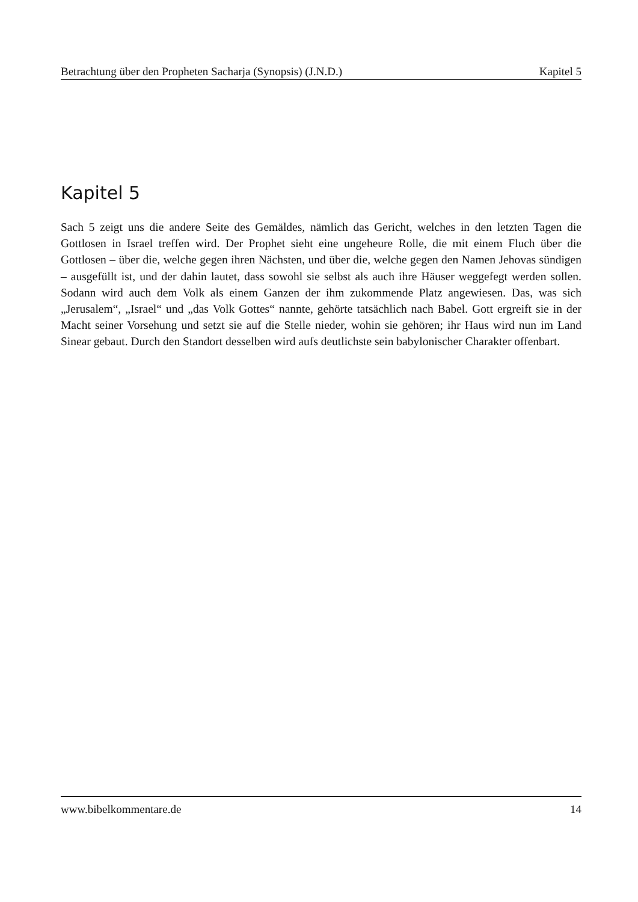Betrachtung über den Propheten Sacharja (Synopsis) (J.N.D.) Kapitel 5
Kapitel 5
Sach 5 zeigt uns die andere Seite des Gemäldes, nämlich das Gericht, welches in den letzten Tagen die Gottlosen in Israel treffen wird. Der Prophet sieht eine ungeheure Rolle, die mit einem Fluch über die Gottlosen – über die, welche gegen ihren Nächsten, und über die, welche gegen den Namen Jehovas sündigen – ausgefüllt ist, und der dahin lautet, dass sowohl sie selbst als auch ihre Häuser weggefegt werden sollen. Sodann wird auch dem Volk als einem Ganzen der ihm zukommende Platz angewiesen. Das, was sich „Jerusalem“, „Israel“ und „das Volk Gottes“ nannte, gehörte tatsächlich nach Babel. Gott ergreift sie in der Macht seiner Vorsehung und setzt sie auf die Stelle nieder, wohin sie gehören; ihr Haus wird nun im Land Sinear gebaut. Durch den Standort desselben wird aufs deutlichste sein babylonischer Charakter offenbart.
www.bibelkommentare.de 14